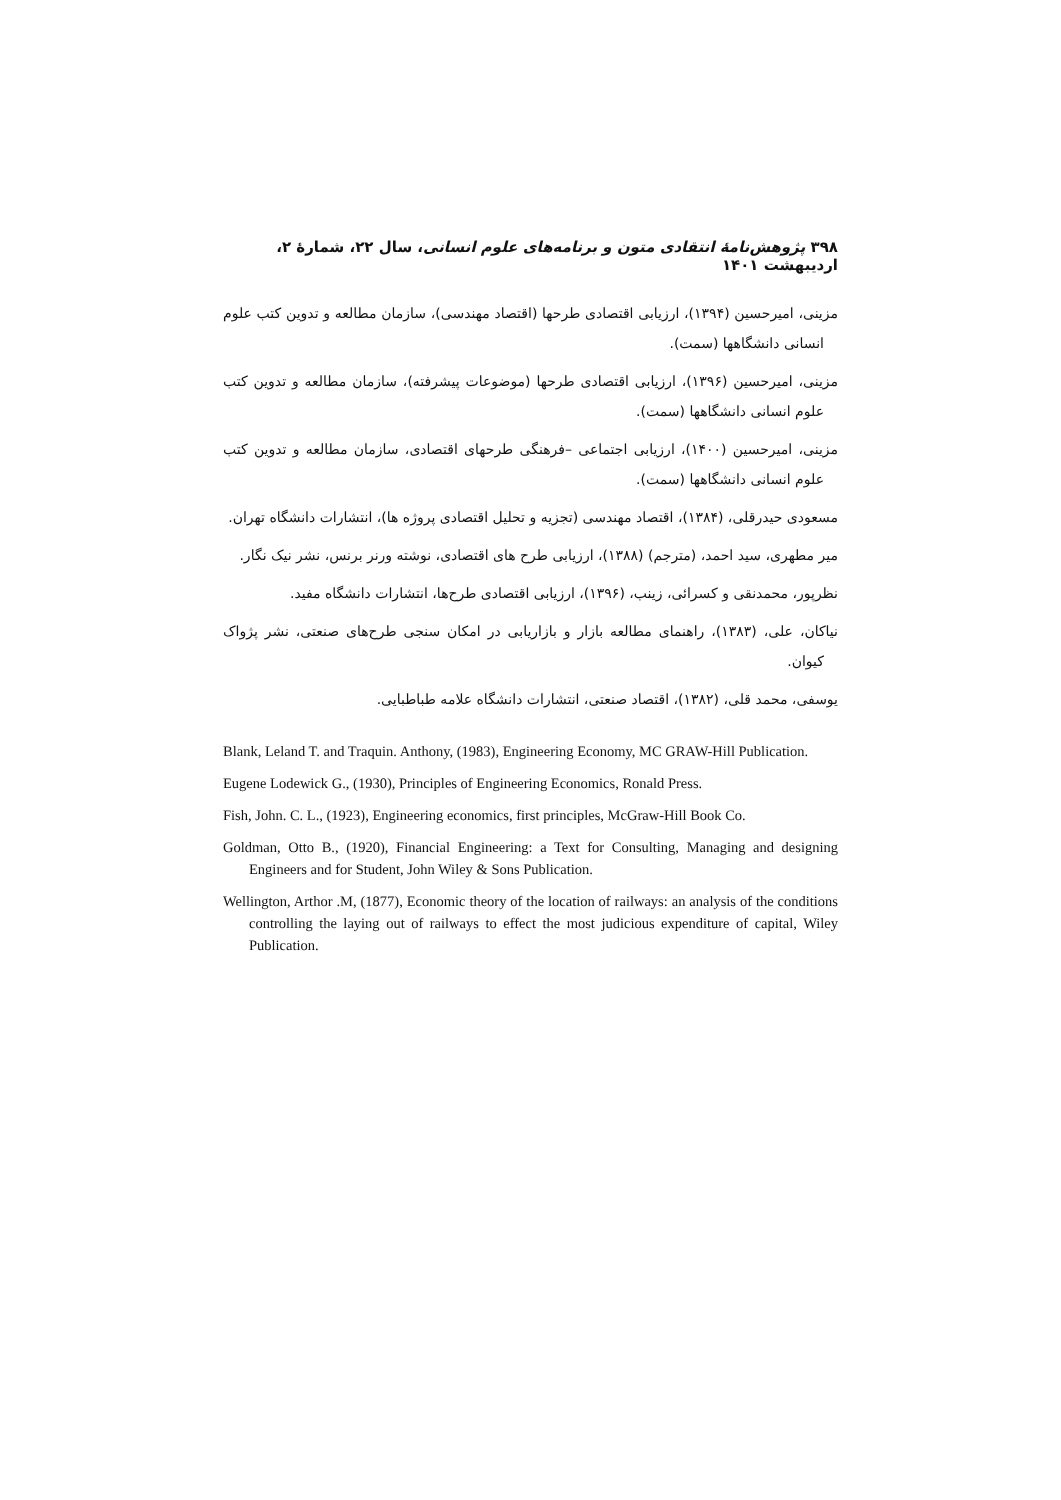۳۹۸ پژوهش‌نامهٔ انتقادی متون و برنامه‌های علوم انسانی، سال ۲۲، شمارهٔ ۲، اردیبهشت ۱۴۰۱
مزینی، امیرحسین (۱۳۹۴)، ارزیابی اقتصادی طرحها (اقتصاد مهندسی)، سازمان مطالعه و تدوین کتب علوم انسانی دانشگاهها (سمت).
مزینی، امیرحسین (۱۳۹۶)، ارزیابی اقتصادی طرحها (موضوعات پیشرفته)، سازمان مطالعه و تدوین کتب علوم انسانی دانشگاهها (سمت).
مزینی، امیرحسین (۱۴۰۰)، ارزیابی اجتماعی –فرهنگی طرحهای اقتصادی، سازمان مطالعه و تدوین کتب علوم انسانی دانشگاهها (سمت).
مسعودی حیدرقلی، (۱۳۸۴)، اقتصاد مهندسی (تجزیه و تحلیل اقتصادی پروژه ها)، انتشارات دانشگاه تهران.
میر مطهری، سید احمد، (مترجم) (۱۳۸۸)، ارزیابی طرح های اقتصادی، نوشته ورنر برنس، نشر نیک نگار.
نظرپور، محمدنقی و کسرائی، زینب، (۱۳۹۶)، ارزیابی اقتصادی طرح‌ها، انتشارات دانشگاه مفید.
نیاکان، علی، (۱۳۸۳)، راهنمای مطالعه بازار و بازاریابی در امکان سنجی طرح‌های صنعتی، نشر پژواک کیوان.
یوسفی، محمد قلی، (۱۳۸۲)، اقتصاد صنعتی، انتشارات دانشگاه علامه طباطبایی.
Blank, Leland T. and Traquin. Anthony, (1983), Engineering Economy, MC GRAW-Hill Publication.
Eugene Lodewick G., (1930), Principles of Engineering Economics, Ronald Press.
Fish, John. C. L., (1923), Engineering economics, first principles, McGraw-Hill Book Co.
Goldman, Otto B., (1920), Financial Engineering: a Text for Consulting, Managing and designing Engineers and for Student, John Wiley & Sons Publication.
Wellington, Arthor .M, (1877), Economic theory of the location of railways: an analysis of the conditions controlling the laying out of railways to effect the most judicious expenditure of capital, Wiley Publication.